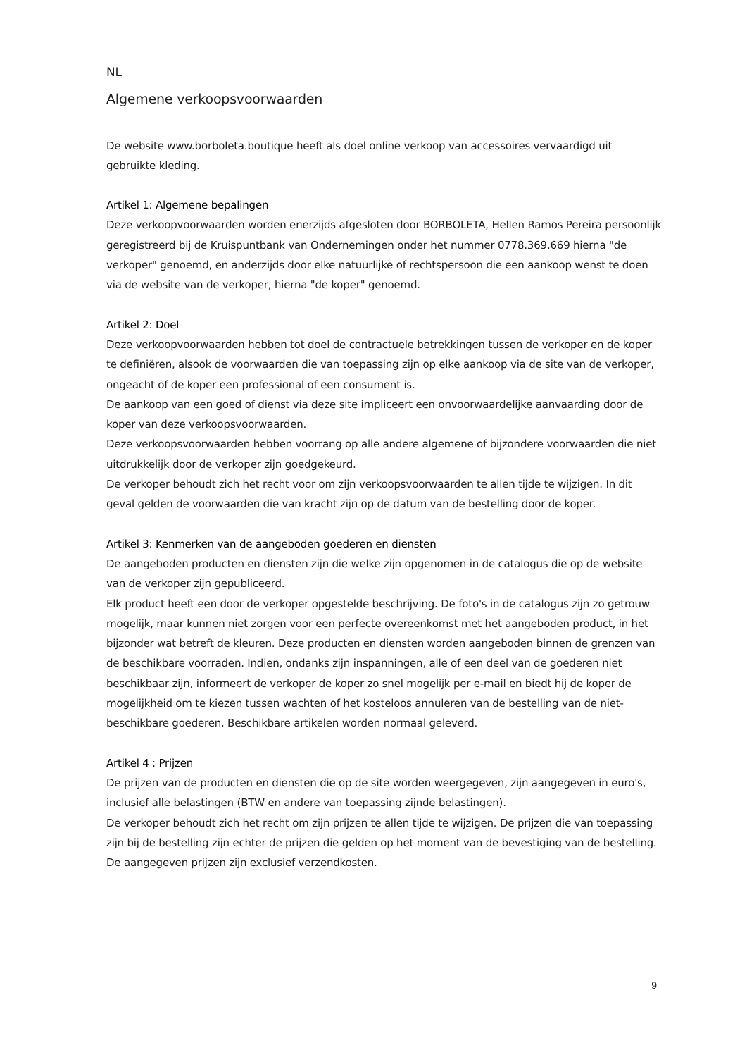NL
Algemene verkoopsvoorwaarden
De website www.borboleta.boutique heeft als doel online verkoop van accessoires vervaardigd uit gebruikte kleding.
Artikel 1: Algemene bepalingen
Deze verkoopvoorwaarden worden enerzijds afgesloten door BORBOLETA, Hellen Ramos Pereira persoonlijk geregistreerd bij de Kruispuntbank van Ondernemingen onder het nummer 0778.369.669 hierna "de verkoper" genoemd, en anderzijds door elke natuurlijke of rechtspersoon die een aankoop wenst te doen via de website van de verkoper, hierna "de koper" genoemd.
Artikel 2: Doel
Deze verkoopvoorwaarden hebben tot doel de contractuele betrekkingen tussen de verkoper en de koper te definiëren, alsook de voorwaarden die van toepassing zijn op elke aankoop via de site van de verkoper, ongeacht of de koper een professional of een consument is.
De aankoop van een goed of dienst via deze site impliceert een onvoorwaardelijke aanvaarding door de koper van deze verkoopsvoorwaarden.
Deze verkoopsvoorwaarden hebben voorrang op alle andere algemene of bijzondere voorwaarden die niet uitdrukkelijk door de verkoper zijn goedgekeurd.
De verkoper behoudt zich het recht voor om zijn verkoopsvoorwaarden te allen tijde te wijzigen. In dit geval gelden de voorwaarden die van kracht zijn op de datum van de bestelling door de koper.
Artikel 3: Kenmerken van de aangeboden goederen en diensten
De aangeboden producten en diensten zijn die welke zijn opgenomen in de catalogus die op de website van de verkoper zijn gepubliceerd.
Elk product heeft een door de verkoper opgestelde beschrijving. De foto's in de catalogus zijn zo getrouw mogelijk, maar kunnen niet zorgen voor een perfecte overeenkomst met het aangeboden product, in het bijzonder wat betreft de kleuren. Deze producten en diensten worden aangeboden binnen de grenzen van de beschikbare voorraden. Indien, ondanks zijn inspanningen, alle of een deel van de goederen niet beschikbaar zijn, informeert de verkoper de koper zo snel mogelijk per e-mail en biedt hij de koper de mogelijkheid om te kiezen tussen wachten of het kosteloos annuleren van de bestelling van de niet-beschikbare goederen. Beschikbare artikelen worden normaal geleverd.
Artikel 4 : Prijzen
De prijzen van de producten en diensten die op de site worden weergegeven, zijn aangegeven in euro's, inclusief alle belastingen (BTW en andere van toepassing zijnde belastingen).
De verkoper behoudt zich het recht om zijn prijzen te allen tijde te wijzigen. De prijzen die van toepassing zijn bij de bestelling zijn echter de prijzen die gelden op het moment van de bevestiging van de bestelling. De aangegeven prijzen zijn exclusief verzendkosten.
9